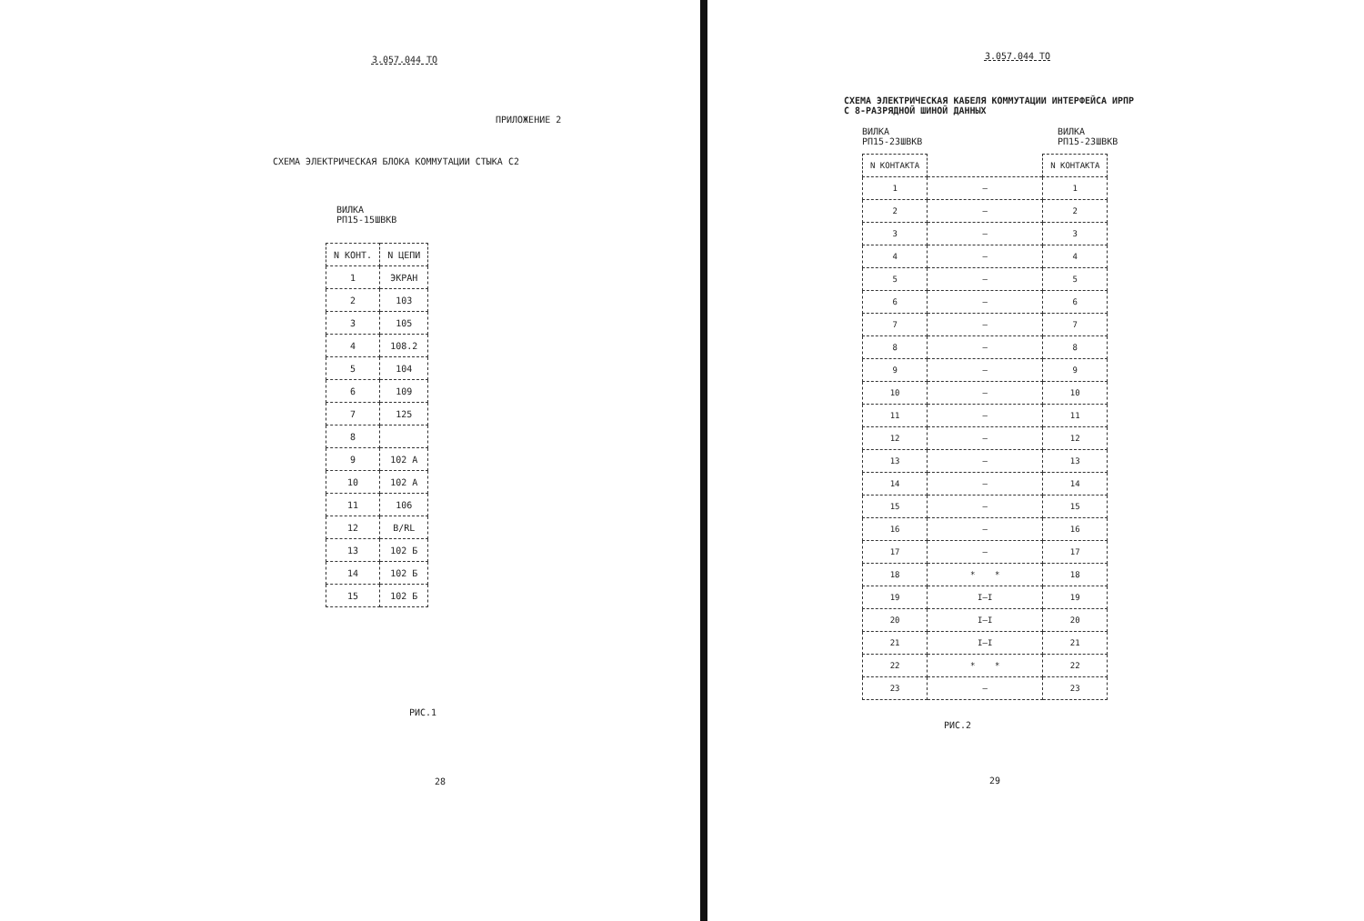3.057.044 ТО
ПРИЛОЖЕНИЕ 2
СХЕМА ЭЛЕКТРИЧЕСКАЯ БЛОКА КОММУТАЦИИ СТЫКА С2
ВИЛКА
РП15-15ШВКВ
| N КОНТ. | N ЦЕПИ |
| --- | --- |
| 1 | ЭКРАН |
| 2 | 103 |
| 3 | 105 |
| 4 | 108.2 |
| 5 | 104 |
| 6 | 109 |
| 7 | 125 |
| 8 | |
| 9 | 102 А |
| 10 | 102 А |
| 11 | 106 |
| 12 | В/RL |
| 13 | 102 Б |
| 14 | 102 Б |
| 15 | 102 Б |
РИС.1
28
3.057.044 ТО
СХЕМА ЭЛЕКТРИЧЕСКАЯ КАБЕЛЯ КОММУТАЦИИ ИНТЕРФЕЙСА ИРПР
С 8-РАЗРЯДНОЙ ШИНОЙ ДАННЫХ
ВИЛКА
РП15-23ШВКВ
ВИЛКА
РП15-23ШВКВ
| N КОНТАКТА | | N КОНТАКТА |
| --- | --- | --- |
| 1 | — | 1 |
| 2 | — | 2 |
| 3 | — | 3 |
| 4 | — | 4 |
| 5 | — | 5 |
| 6 | — | 6 |
| 7 | — | 7 |
| 8 | — | 8 |
| 9 | — | 9 |
| 10 | — | 10 |
| 11 | — | 11 |
| 12 | — | 12 |
| 13 | — | 13 |
| 14 | — | 14 |
| 15 | — | 15 |
| 16 | — | 16 |
| 17 | — | 17 |
| 18 | * * | 18 |
| 19 | I—I | 19 |
| 20 | I—I | 20 |
| 21 | I—I | 21 |
| 22 | * * | 22 |
| 23 | — | 23 |
РИС.2
29